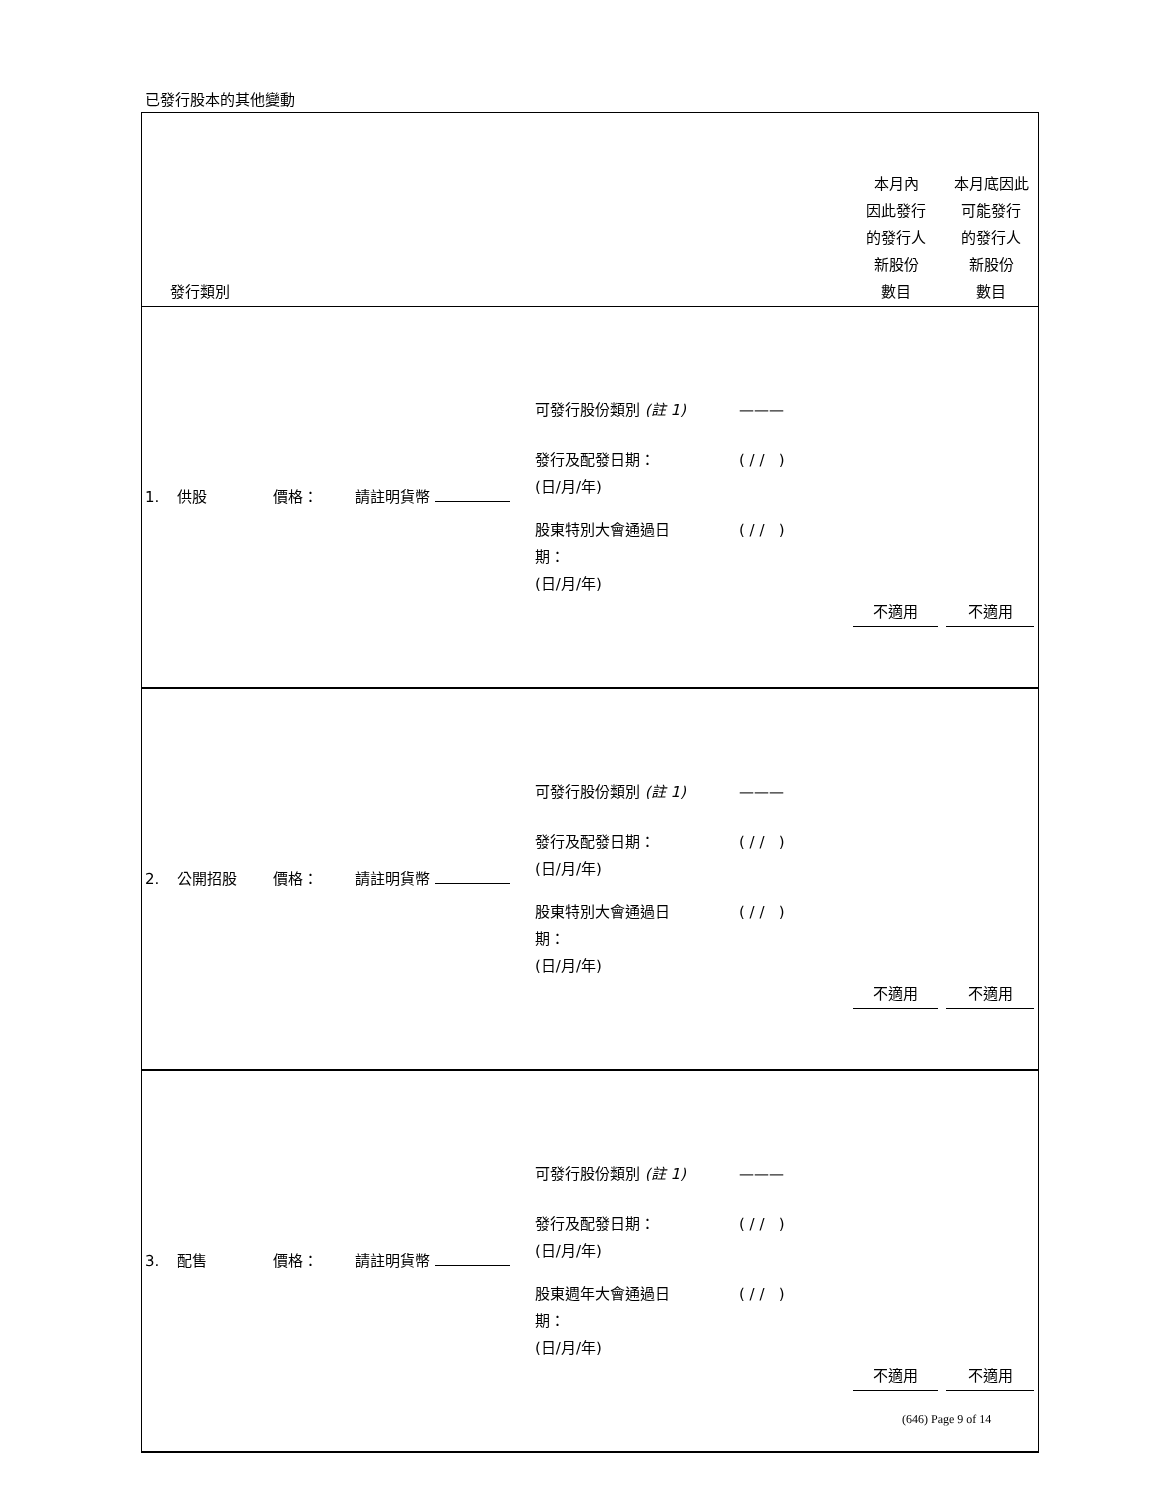已發行股本的其他變動
| 發行類別 | 本月內 因此發行 的發行人 新股份 數目 | 本月底因此 可能發行 的發行人 新股份 數目 |
| --- | --- | --- |
| / 1. / 供股 / 價格： / 請註明貨幣 / 可發行股份類別 (註 1) 發行及配發日期： (日/月/年) 股東特別大會通過日 期： (日/月/年) / ——— ( / / ) ( / / ) / 不適用 / 不適用 / | | |
| / 2. / 公開招股 / 價格： / 請註明貨幣 / 可發行股份類別 (註 1) 發行及配發日期： (日/月/年) 股東特別大會通過日 期： (日/月/年) / ——— ( / / ) ( / / ) / 不適用 / 不適用 / | | |
| / 3. / 配售 / 價格： / 請註明貨幣 / 可發行股份類別 (註 1) 發行及配發日期： (日/月/年) 股東週年大會通過日 期： (日/月/年) / ——— ( / / ) ( / / ) / 不適用 / 不適用 / | | |
(646) Page 9 of 14